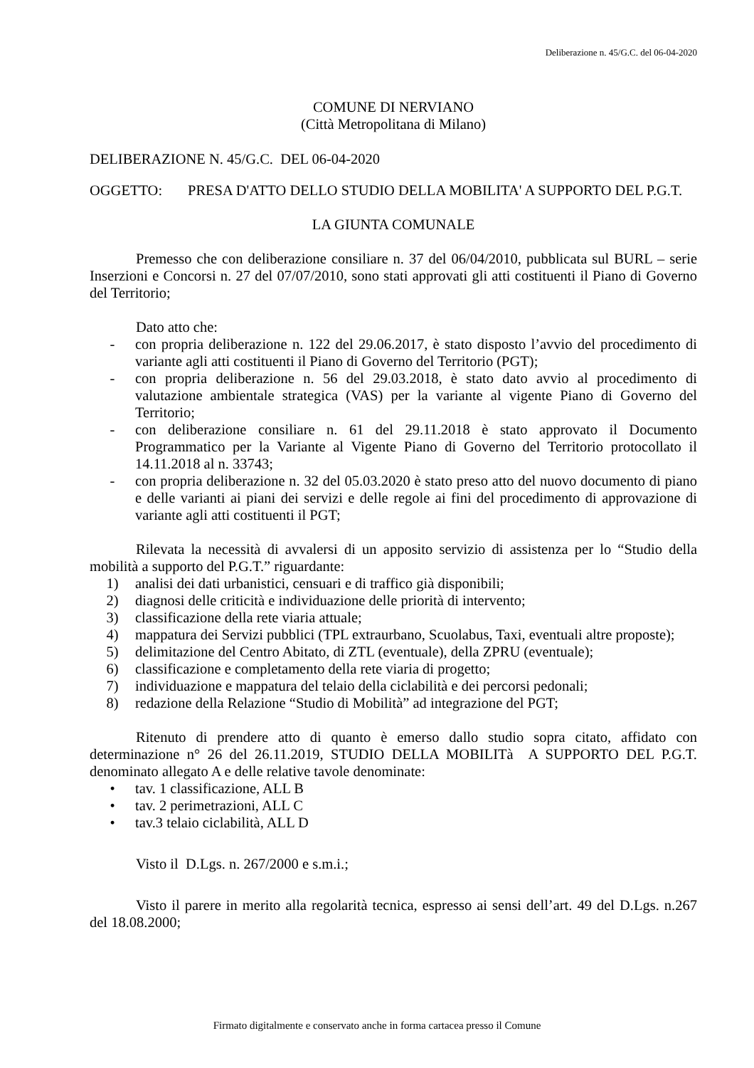Deliberazione n. 45/G.C. del 06-04-2020
COMUNE DI NERVIANO
(Città Metropolitana di Milano)
DELIBERAZIONE N. 45/G.C. DEL 06-04-2020
OGGETTO: PRESA D'ATTO DELLO STUDIO DELLA MOBILITA' A SUPPORTO DEL P.G.T.
LA GIUNTA COMUNALE
Premesso che con deliberazione consiliare n. 37 del 06/04/2010, pubblicata sul BURL – serie Inserzioni e Concorsi n. 27 del 07/07/2010, sono stati approvati gli atti costituenti il Piano di Governo del Territorio;
Dato atto che:
- con propria deliberazione n. 122 del 29.06.2017, è stato disposto l’avvio del procedimento di variante agli atti costituenti il Piano di Governo del Territorio (PGT);
- con propria deliberazione n. 56 del 29.03.2018, è stato dato avvio al procedimento di valutazione ambientale strategica (VAS) per la variante al vigente Piano di Governo del Territorio;
- con deliberazione consiliare n. 61 del 29.11.2018 è stato approvato il Documento Programmatico per la Variante al Vigente Piano di Governo del Territorio protocollato il 14.11.2018 al n. 33743;
- con propria deliberazione n. 32 del 05.03.2020 è stato preso atto del nuovo documento di piano e delle varianti ai piani dei servizi e delle regole ai fini del procedimento di approvazione di variante agli atti costituenti il PGT;
Rilevata la necessità di avvalersi di un apposito servizio di assistenza per lo “Studio della mobilità a supporto del P.G.T.” riguardante:
1) analisi dei dati urbanistici, censuari e di traffico già disponibili;
2) diagnosi delle criticità e individuazione delle priorità di intervento;
3) classificazione della rete viaria attuale;
4) mappatura dei Servizi pubblici (TPL extraurbano, Scuolabus, Taxi, eventuali altre proposte);
5) delimitazione del Centro Abitato, di ZTL (eventuale), della ZPRU (eventuale);
6) classificazione e completamento della rete viaria di progetto;
7) individuazione e mappatura del telaio della ciclabilità e dei percorsi pedonali;
8) redazione della Relazione “Studio di Mobilità” ad integrazione del PGT;
Ritenuto di prendere atto di quanto è emerso dallo studio sopra citato, affidato con determinazione n° 26 del 26.11.2019, STUDIO DELLA MOBILITà A SUPPORTO DEL P.G.T. denominato allegato A e delle relative tavole denominate:
• tav. 1 classificazione, ALL B
• tav. 2 perimetrazioni, ALL C
• tav.3 telaio ciclabilità, ALL D
Visto il D.Lgs. n. 267/2000 e s.m.i.;
Visto il parere in merito alla regolarità tecnica, espresso ai sensi dell’art. 49 del D.Lgs. n.267 del 18.08.2000;
Firmato digitalmente e conservato anche in forma cartacea presso il Comune